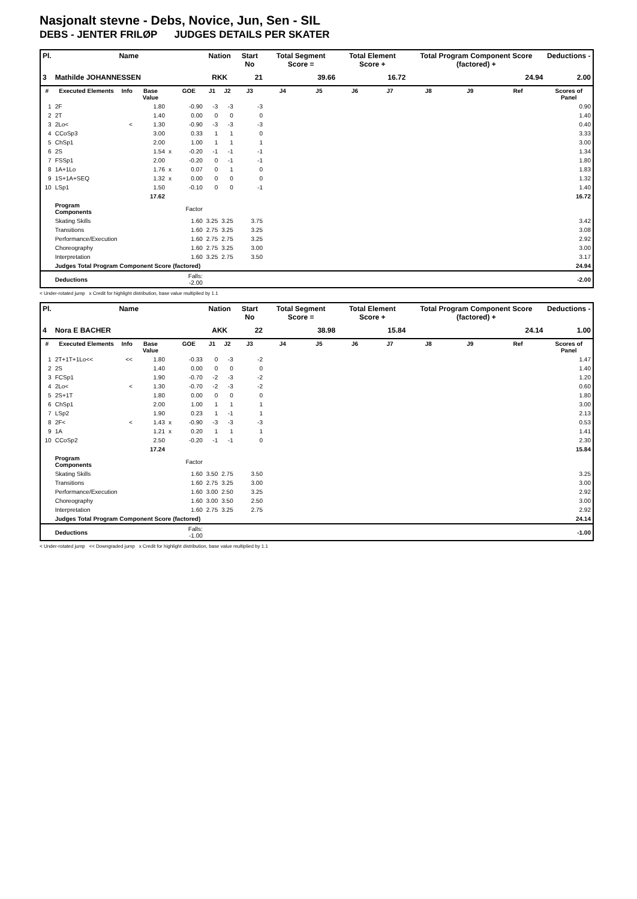Nasjonalt stevne - Debs, Novice, Jun, Sen - SIL
DEBS - JENTER FRILØP JUDGES DETAILS PER SKATER
| Pl. | Name | | | | | Nation | | Start No | Total Segment Score = | | Total Element Score + | | Total Program Component Score (factored) + | | | Deductions - |
| --- | --- | --- | --- | --- | --- | --- | --- | --- | --- | --- | --- | --- | --- | --- | --- | --- |
| 3 | Mathilde JOHANNESSEN | | | | | RKK | | 21 | 39.66 | | 16.72 | | 24.94 | | | 2.00 |
| # | Executed Elements | Info | Base Value | | GOE | J1 | J2 | J3 | J4 | J5 | J6 | J7 | J8 | J9 | Ref | Scores of Panel |
| 1 | 2F | | 1.80 | | -0.90 | -3 | -3 | -3 | | | | | | | | 0.90 |
| 2 | 2T | | 1.40 | | 0.00 | 0 | 0 | 0 | | | | | | | | 1.40 |
| 3 | 2Lo< | < | 1.30 | | -0.90 | -3 | -3 | -3 | | | | | | | | 0.40 |
| 4 | CCoSp3 | | 3.00 | | 0.33 | 1 | 1 | 0 | | | | | | | | 3.33 |
| 5 | ChSp1 | | 2.00 | | 1.00 | 1 | 1 | 1 | | | | | | | | 3.00 |
| 6 | 2S | | 1.54 | x | -0.20 | -1 | -1 | -1 | | | | | | | | 1.34 |
| 7 | FSSp1 | | 2.00 | | -0.20 | 0 | -1 | -1 | | | | | | | | 1.80 |
| 8 | 1A+1Lo | | 1.76 | x | 0.07 | 0 | 1 | 0 | | | | | | | | 1.83 |
| 9 | 1S+1A+SEQ | | 1.32 | x | 0.00 | 0 | 0 | 0 | | | | | | | | 1.32 |
| 10 | LSp1 | | 1.50 | | -0.10 | 0 | 0 | -1 | | | | | | | | 1.40 |
| | | | 17.62 | | | | | | | | | | | | | 16.72 |
| | Program Components | | | | Factor | | | | | | | | | | | |
| | Skating Skills | | | | 1.60 | 3.25 | 3.25 | 3.75 | | | | | | | | 3.42 |
| | Transitions | | | | 1.60 | 2.75 | 3.25 | 3.25 | | | | | | | | 3.08 |
| | Performance/Execution | | | | 1.60 | 2.75 | 2.75 | 3.25 | | | | | | | | 2.92 |
| | Choreography | | | | 1.60 | 2.75 | 3.25 | 3.00 | | | | | | | | 3.00 |
| | Interpretation | | | | 1.60 | 3.25 | 2.75 | 3.50 | | | | | | | | 3.17 |
| | Judges Total Program Component Score (factored) | | | | | | | | | | | | | | | 24.94 |
| | Deductions | | | | Falls: -2.00 | | | | | | | | | | | -2.00 |
< Under-rotated jump x Credit for highlight distribution, base value multiplied by 1.1
| Pl. | Name | | | | | Nation | | Start No | Total Segment Score = | | Total Element Score + | | Total Program Component Score (factored) + | | | Deductions - |
| --- | --- | --- | --- | --- | --- | --- | --- | --- | --- | --- | --- | --- | --- | --- | --- | --- |
| 4 | Nora E BACHER | | | | | AKK | | 22 | 38.98 | | 15.84 | | 24.14 | | | 1.00 |
| # | Executed Elements | Info | Base Value | | GOE | J1 | J2 | J3 | J4 | J5 | J6 | J7 | J8 | J9 | Ref | Scores of Panel |
| 1 | 2T+1T+1Lo<< | << | 1.80 | | -0.33 | 0 | -3 | -2 | | | | | | | | 1.47 |
| 2 | 2S | | 1.40 | | 0.00 | 0 | 0 | 0 | | | | | | | | 1.40 |
| 3 | FCSp1 | | 1.90 | | -0.70 | -2 | -3 | -2 | | | | | | | | 1.20 |
| 4 | 2Lo< | < | 1.30 | | -0.70 | -2 | -3 | -2 | | | | | | | | 0.60 |
| 5 | 2S+1T | | 1.80 | | 0.00 | 0 | 0 | 0 | | | | | | | | 1.80 |
| 6 | ChSp1 | | 2.00 | | 1.00 | 1 | 1 | 1 | | | | | | | | 3.00 |
| 7 | LSp2 | | 1.90 | | 0.23 | 1 | -1 | 1 | | | | | | | | 2.13 |
| 8 | 2F< | < | 1.43 | x | -0.90 | -3 | -3 | -3 | | | | | | | | 0.53 |
| 9 | 1A | | 1.21 | x | 0.20 | 1 | 1 | 1 | | | | | | | | 1.41 |
| 10 | CCoSp2 | | 2.50 | | -0.20 | -1 | -1 | 0 | | | | | | | | 2.30 |
| | | | 17.24 | | | | | | | | | | | | | 15.84 |
| | Program Components | | | | Factor | | | | | | | | | | | |
| | Skating Skills | | | | 1.60 | 3.50 | 2.75 | 3.50 | | | | | | | | 3.25 |
| | Transitions | | | | 1.60 | 2.75 | 3.25 | 3.00 | | | | | | | | 3.00 |
| | Performance/Execution | | | | 1.60 | 3.00 | 2.50 | 3.25 | | | | | | | | 2.92 |
| | Choreography | | | | 1.60 | 3.00 | 3.50 | 2.50 | | | | | | | | 3.00 |
| | Interpretation | | | | 1.60 | 2.75 | 3.25 | 2.75 | | | | | | | | 2.92 |
| | Judges Total Program Component Score (factored) | | | | | | | | | | | | | | | 24.14 |
| | Deductions | | | | Falls: -1.00 | | | | | | | | | | | -1.00 |
< Under-rotated jump << Downgraded jump x Credit for highlight distribution, base value multiplied by 1.1